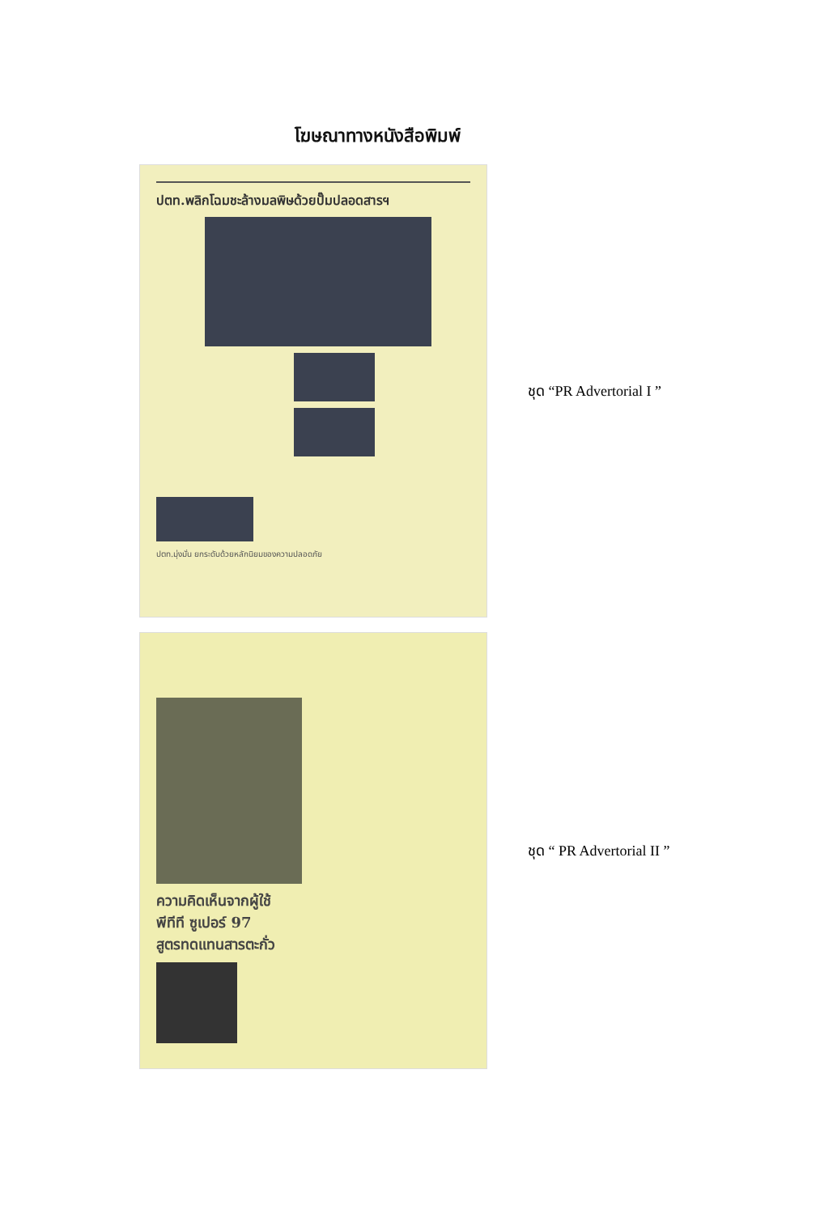โฆษณาทางหนังสือพิมพ์
ปตท.พลิกโฉมชะล้างมลพิษด้วยปั๊มปลอดสารฯ
ปตท.มุ่งมั่น ยกระดับด้วยหลักนิยมของความปลอดภัย
ชุด “PR Advertorial I ”
ความคิดเห็นจากผู้ใช้
พีทีที ซูเปอร์ 97
สูตรทดแทนสารตะกั่ว
ชุด “ PR Advertorial II ”